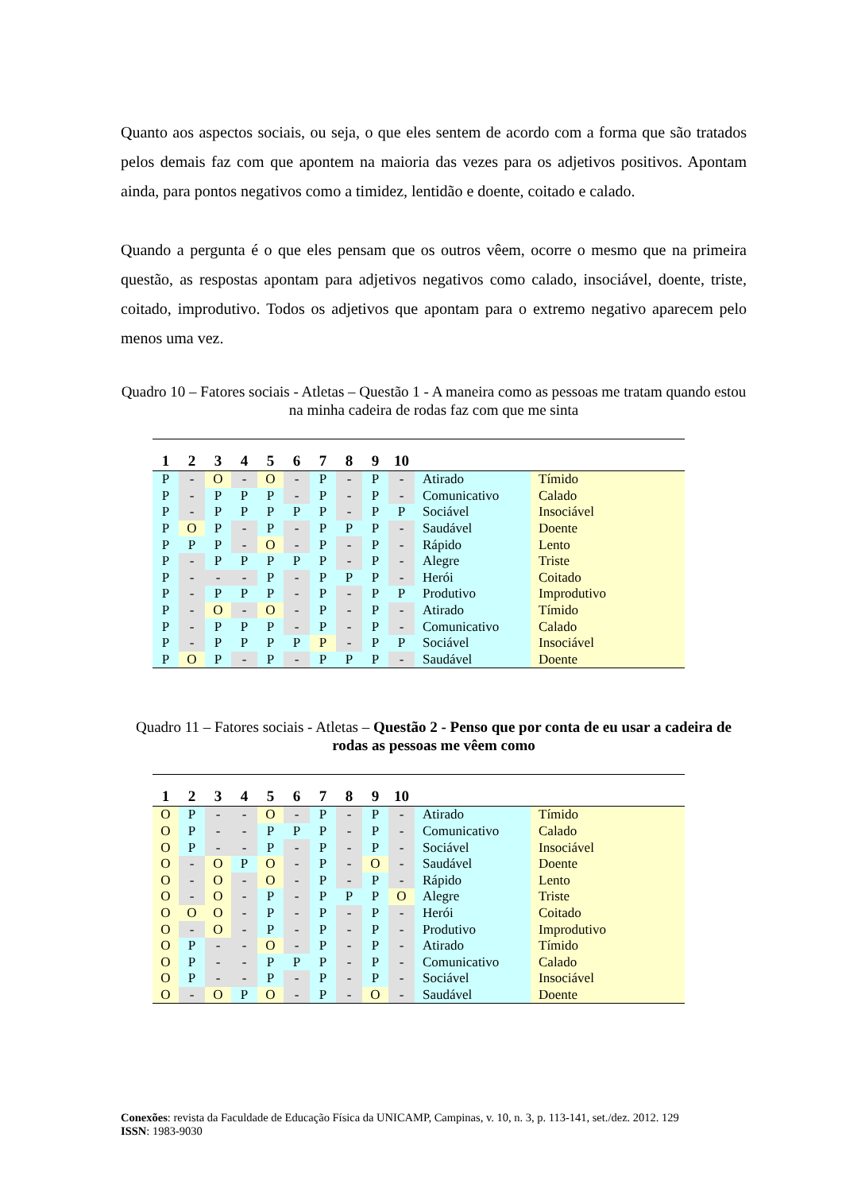Quanto aos aspectos sociais, ou seja, o que eles sentem de acordo com a forma que são tratados pelos demais faz com que apontem na maioria das vezes para os adjetivos positivos. Apontam ainda, para pontos negativos como a timidez, lentidão e doente, coitado e calado.
Quando a pergunta é o que eles pensam que os outros vêem, ocorre o mesmo que na primeira questão, as respostas apontam para adjetivos negativos como calado, insociável, doente, triste, coitado, improdutivo. Todos os adjetivos que apontam para o extremo negativo aparecem pelo menos uma vez.
Quadro 10 – Fatores sociais - Atletas – Questão 1 - A maneira como as pessoas me tratam quando estou na minha cadeira de rodas faz com que me sinta
| 1 | 2 | 3 | 4 | 5 | 6 | 7 | 8 | 9 | 10 | | |
| --- | --- | --- | --- | --- | --- | --- | --- | --- | --- | --- | --- |
| P | - | O | - | O | - | P | - | P | - | Atirado | Tímido |
| P | - | P | P | P | - | P | - | P | - | Comunicativo | Calado |
| P | - | P | P | P | P | P | - | P | P | Sociável | Insociável |
| P | O | P | - | P | - | P | P | P | - | Saudável | Doente |
| P | P | P | - | O | - | P | - | P | - | Rápido | Lento |
| P | - | P | P | P | P | P | - | P | - | Alegre | Triste |
| P | - | - | - | P | - | P | P | P | - | Herói | Coitado |
| P | - | P | P | P | - | P | - | P | P | Produtivo | Improdutivo |
| P | - | O | - | O | - | P | - | P | - | Atirado | Tímido |
| P | - | P | P | P | - | P | - | P | - | Comunicativo | Calado |
| P | - | P | P | P | P | P | - | P | P | Sociável | Insociável |
| P | O | P | - | P | - | P | P | P | - | Saudável | Doente |
Quadro 11 – Fatores sociais - Atletas – Questão 2 - Penso que por conta de eu usar a cadeira de rodas as pessoas me vêem como
| 1 | 2 | 3 | 4 | 5 | 6 | 7 | 8 | 9 | 10 | | |
| --- | --- | --- | --- | --- | --- | --- | --- | --- | --- | --- | --- |
| O | P | - | - | O | - | P | - | P | - | Atirado | Tímido |
| O | P | - | - | P | P | P | - | P | - | Comunicativo | Calado |
| O | P | - | - | P | - | P | - | P | - | Sociável | Insociável |
| O | - | O | P | O | - | P | - | O | - | Saudável | Doente |
| O | - | O | - | O | - | P | - | P | - | Rápido | Lento |
| O | - | O | - | P | - | P | P | P | O | Alegre | Triste |
| O | O | O | - | P | - | P | - | P | - | Herói | Coitado |
| O | - | O | - | P | - | P | - | P | - | Produtivo | Improdutivo |
| O | P | - | - | O | - | P | - | P | - | Atirado | Tímido |
| O | P | - | - | P | P | P | - | P | - | Comunicativo | Calado |
| O | P | - | - | P | - | P | - | P | - | Sociável | Insociável |
| O | - | O | P | O | - | P | - | O | - | Saudável | Doente |
Conexões: revista da Faculdade de Educação Física da UNICAMP, Campinas, v. 10, n. 3, p. 113-141, set./dez. 2012. 129
ISSN: 1983-9030